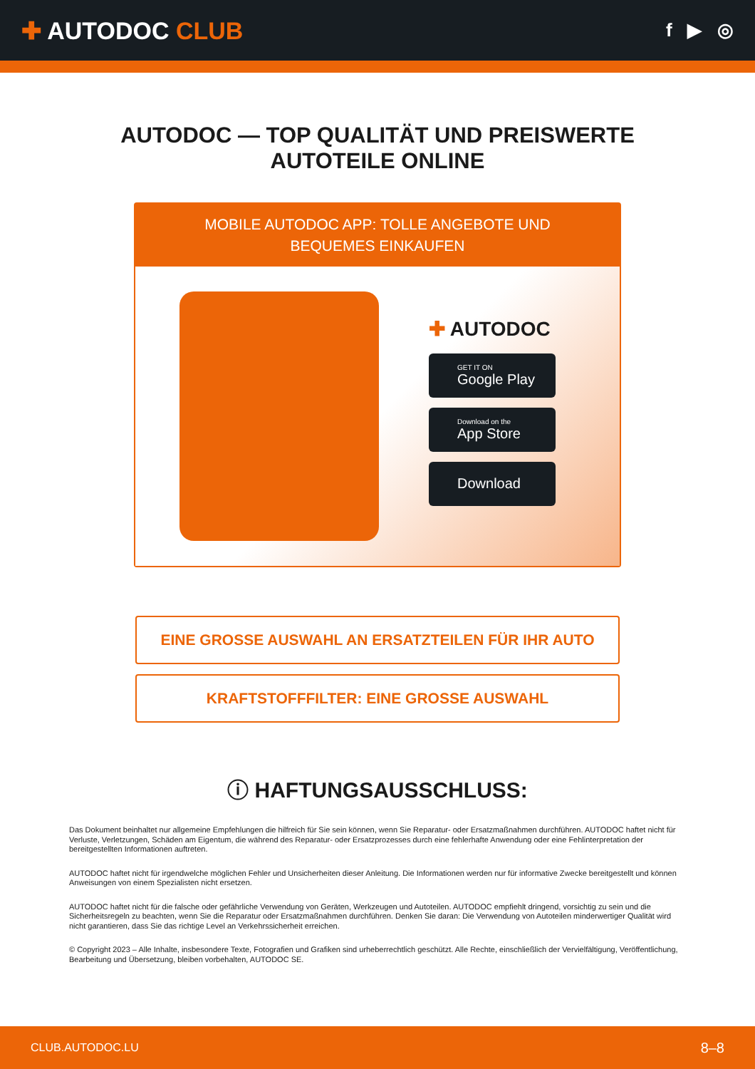✚ AUTODOC CLUB
f ▶ ◎
AUTODOC — TOP QUALITÄT UND PREISWERTE
AUTOTEILE ONLINE
MOBILE AUTODOC APP: TOLLE ANGEBOTE UND BEQUEMES EINKAUFEN
✚ AUTODOC
GET IT ON
Google Play
Download on the
App Store
Download
EINE GROSSE AUSWAHL AN ERSATZTEILEN FÜR IHR AUTO
KRAFTSTOFFFILTER: EINE GROSSE AUSWAHL
ⓘ HAFTUNGSAUSSCHLUSS:
Das Dokument beinhaltet nur allgemeine Empfehlungen die hilfreich für Sie sein können, wenn Sie Reparatur- oder Ersatzmaßnahmen durchführen. AUTODOC haftet nicht für Verluste, Verletzungen, Schäden am Eigentum, die während des Reparatur- oder Ersatzprozesses durch eine fehlerhafte Anwendung oder eine Fehlinterpretation der bereitgestellten Informationen auftreten.
AUTODOC haftet nicht für irgendwelche möglichen Fehler und Unsicherheiten dieser Anleitung. Die Informationen werden nur für informative Zwecke bereitgestellt und können Anweisungen von einem Spezialisten nicht ersetzen.
AUTODOC haftet nicht für die falsche oder gefährliche Verwendung von Geräten, Werkzeugen und Autoteilen. AUTODOC empfiehlt dringend, vorsichtig zu sein und die Sicherheitsregeln zu beachten, wenn Sie die Reparatur oder Ersatzmaßnahmen durchführen. Denken Sie daran: Die Verwendung von Autoteilen minderwertiger Qualität wird nicht garantieren, dass Sie das richtige Level an Verkehrssicherheit erreichen.
© Copyright 2023 – Alle Inhalte, insbesondere Texte, Fotografien und Grafiken sind urheberrechtlich geschützt. Alle Rechte, einschließlich der Vervielfältigung, Veröffentlichung, Bearbeitung und Übersetzung, bleiben vorbehalten, AUTODOC SE.
CLUB.AUTODOC.LU 8–8